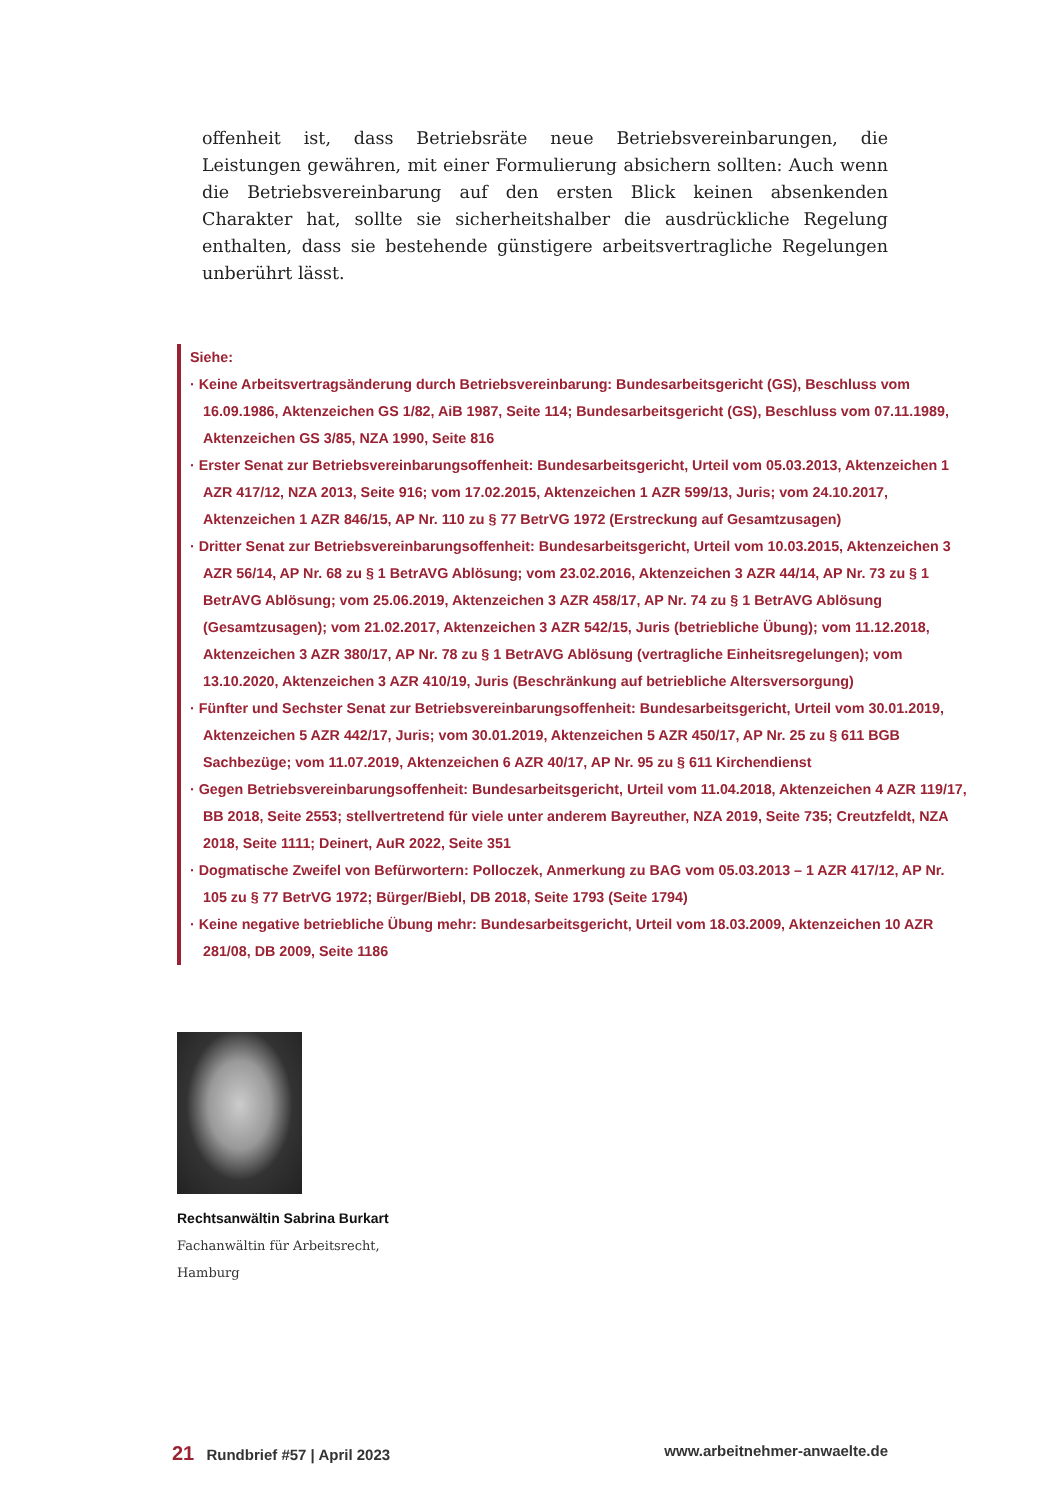offenheit ist, dass Betriebsräte neue Betriebsvereinbarungen, die Leistungen gewähren, mit einer Formulierung absichern sollten: Auch wenn die Betriebsvereinbarung auf den ersten Blick keinen absenkenden Charakter hat, sollte sie sicherheitshalber die ausdrückliche Regelung enthalten, dass sie bestehende günstigere arbeitsvertragliche Regelungen unberührt lässt.
Siehe:
· Keine Arbeitsvertragsänderung durch Betriebsvereinbarung: Bundesarbeitsgericht (GS), Beschluss vom 16.09.1986, Aktenzeichen GS 1/82, AiB 1987, Seite 114; Bundesarbeitsgericht (GS), Beschluss vom 07.11.1989, Aktenzeichen GS 3/85, NZA 1990, Seite 816
· Erster Senat zur Betriebsvereinbarungsoffenheit: Bundesarbeitsgericht, Urteil vom 05.03.2013, Aktenzeichen 1 AZR 417/12, NZA 2013, Seite 916; vom 17.02.2015, Aktenzeichen 1 AZR 599/13, Juris; vom 24.10.2017, Aktenzeichen 1 AZR 846/15, AP Nr. 110 zu § 77 BetrVG 1972 (Erstreckung auf Gesamtzusagen)
· Dritter Senat zur Betriebsvereinbarungsoffenheit: Bundesarbeitsgericht, Urteil vom 10.03.2015, Aktenzeichen 3 AZR 56/14, AP Nr. 68 zu § 1 BetrAVG Ablösung; vom 23.02.2016, Aktenzeichen 3 AZR 44/14, AP Nr. 73 zu § 1 BetrAVG Ablösung; vom 25.06.2019, Aktenzeichen 3 AZR 458/17, AP Nr. 74 zu § 1 BetrAVG Ablösung (Gesamtzusagen); vom 21.02.2017, Aktenzeichen 3 AZR 542/15, Juris (betriebliche Übung); vom 11.12.2018, Aktenzeichen 3 AZR 380/17, AP Nr. 78 zu § 1 BetrAVG Ablösung (vertragliche Einheitsregelungen); vom 13.10.2020, Aktenzeichen 3 AZR 410/19, Juris (Beschränkung auf betriebliche Altersversorgung)
· Fünfter und Sechster Senat zur Betriebsvereinbarungsoffenheit: Bundesarbeitsgericht, Urteil vom 30.01.2019, Aktenzeichen 5 AZR 442/17, Juris; vom 30.01.2019, Aktenzeichen 5 AZR 450/17, AP Nr. 25 zu § 611 BGB Sachbezüge; vom 11.07.2019, Aktenzeichen 6 AZR 40/17, AP Nr. 95 zu § 611 Kirchendienst
· Gegen Betriebsvereinbarungsoffenheit: Bundesarbeitsgericht, Urteil vom 11.04.2018, Aktenzeichen 4 AZR 119/17, BB 2018, Seite 2553; stellvertretend für viele unter anderem Bayreuther, NZA 2019, Seite 735; Creutzfeldt, NZA 2018, Seite 1111; Deinert, AuR 2022, Seite 351
· Dogmatische Zweifel von Befürwortern: Polloczek, Anmerkung zu BAG vom 05.03.2013 – 1 AZR 417/12, AP Nr. 105 zu § 77 BetrVG 1972; Bürger/Biebl, DB 2018, Seite 1793 (Seite 1794)
· Keine negative betriebliche Übung mehr: Bundesarbeitsgericht, Urteil vom 18.03.2009, Aktenzeichen 10 AZR 281/08, DB 2009, Seite 1186
Rechtsanwältin Sabrina Burkart
Fachanwältin für Arbeitsrecht,
Hamburg
21 Rundbrief #57 | April 2023 www.arbeitnehmer-anwaelte.de